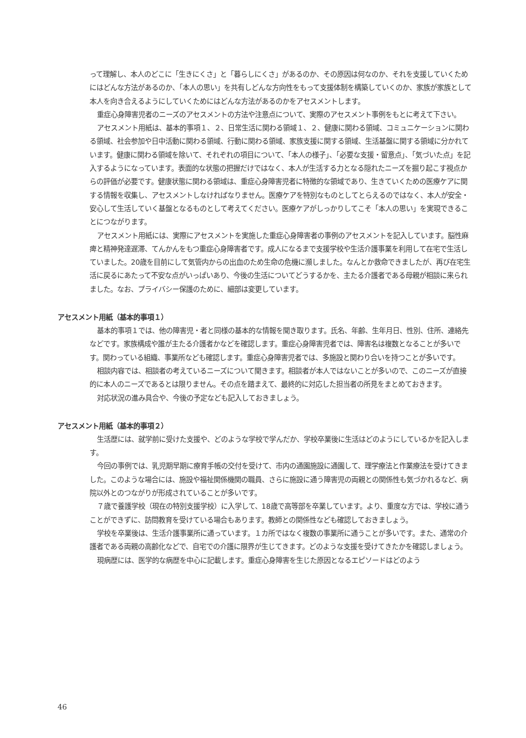って理解し、本人のどこに「生きにくさ」と「暮らしにくさ」があるのか、その原因は何なのか、それを支援していくためにはどんな方法があるのか、「本人の思い」を共有しどんな方向性をもって支援体制を構築していくのか、家族が家族として本人を向き合えるようにしていくためにはどんな方法があるのかをアセスメントします。
重症心身障害児者のニーズのアセスメントの方法や注意点について、実際のアセスメント事例をもとに考えて下さい。
アセスメント用紙は、基本的事項１、２、日常生活に関わる領域１、２、健康に関わる領域、コミュニケーションに関わる領域、社会参加や日中活動に関わる領域、行動に関わる領域、家族支援に関する領域、生活基盤に関する領域に分かれています。健康に関わる領域を除いて、それぞれの項目について、「本人の様子」、「必要な支援・留意点」、「気づいた点」を記入するようになっています。表面的な状態の把握だけではなく、本人が生活する力となる隠れたニーズを掘り起こす視点からの評価が必要です。健康状態に関わる領域は、重症心身障害児者に特徴的な領域であり、生きていくための医療ケアに関する情報を収集し、アセスメントしなければなりません。医療ケアを特別なものとしてとらえるのではなく、本人が安全・安心して生活していく基盤となるものとして考えてください。医療ケアがしっかりしてこそ「本人の思い」を実現できることにつながります。
アセスメント用紙には、実際にアセスメントを実施した重症心身障害者の事例のアセスメントを記入しています。脳性麻痺と精神発達遅滞、てんかんをもつ重症心身障害者です。成人になるまで支援学校や生活介護事業を利用して在宅で生活していました。20歳を目前にして気管内からの出血のため生命の危機に瀕しました。なんとか救命できましたが、再び在宅生活に戻るにあたって不安な点がいっぱいあり、今後の生活についてどうするかを、主たる介護者である母親が相談に来られました。なお、プライバシー保護のために、細部は変更しています。
アセスメント用紙（基本的事項１）
基本的事項１では、他の障害児・者と同様の基本的な情報を聞き取ります。氏名、年齢、生年月日、性別、住所、連絡先などです。家族構成や誰が主たる介護者かなどを確認します。重症心身障害児者では、障害名は複数となることが多いです。関わっている組織、事業所なども確認します。重症心身障害児者では、多施設と関わり合いを持つことが多いです。
相談内容では、相談者の考えているニーズについて聞きます。相談者が本人ではないことが多いので、このニーズが直接的に本人のニーズであるとは限りません。その点を踏まえて、最終的に対応した担当者の所見をまとめておきます。
対応状況の進み具合や、今後の予定なども記入しておきましょう。
アセスメント用紙（基本的事項２）
生活歴には、就学前に受けた支援や、どのような学校で学んだか、学校卒業後に生活はどのようにしているかを記入します。
今回の事例では、乳児期早期に療育手帳の交付を受けて、市内の通園施設に通園して、理学療法と作業療法を受けてきました。このような場合には、施設や福祉関係機関の職員、さらに施設に通う障害児の両親との関係性も気づかれるなど、病院以外とのつながりが形成されていることが多いです。
７歳で養護学校（現在の特別支援学校）に入学して、18歳で高等部を卒業しています。より、重度な方では、学校に通うことができずに、訪問教育を受けている場合もあります。教師との関係性なども確認しておきましょう。
学校を卒業後は、生活介護事業所に通っています。１カ所ではなく複数の事業所に通うことが多いです。また、通常の介護者である両親の高齢化などで、自宅での介護に限界が生じてきます。どのような支援を受けてきたかを確認しましょう。
現病歴には、医学的な病歴を中心に記載します。重症心身障害を生じた原因となるエピソードはどのよう
46